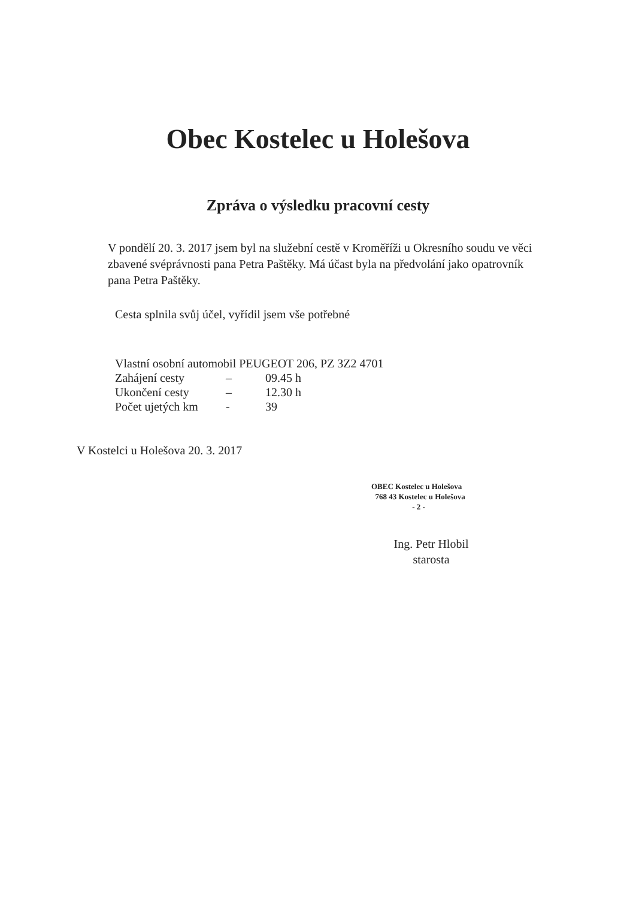Obec Kostelec u Holešova
Zpráva o výsledku pracovní cesty
V pondělí 20. 3. 2017 jsem byl na služební cestě v Kroměříži u Okresního soudu ve věci zbavené svéprávnosti pana Petra Paštěky. Má účast byla na předvolání jako opatrovník pana Petra Paštěky.
Cesta splnila svůj účel, vyřídil jsem vše potřebné
Vlastní osobní automobil PEUGEOT 206, PZ 3Z2 4701
Zahájení cesty – 09.45 h
Ukončení cesty – 12.30 h
Počet ujetých km - 39
V Kostelci u Holešova 20. 3. 2017
OBEC Kostelec u Holešova
768 43 Kostelec u Holešova
- 2 -
Ing. Petr Hlobil
starosta